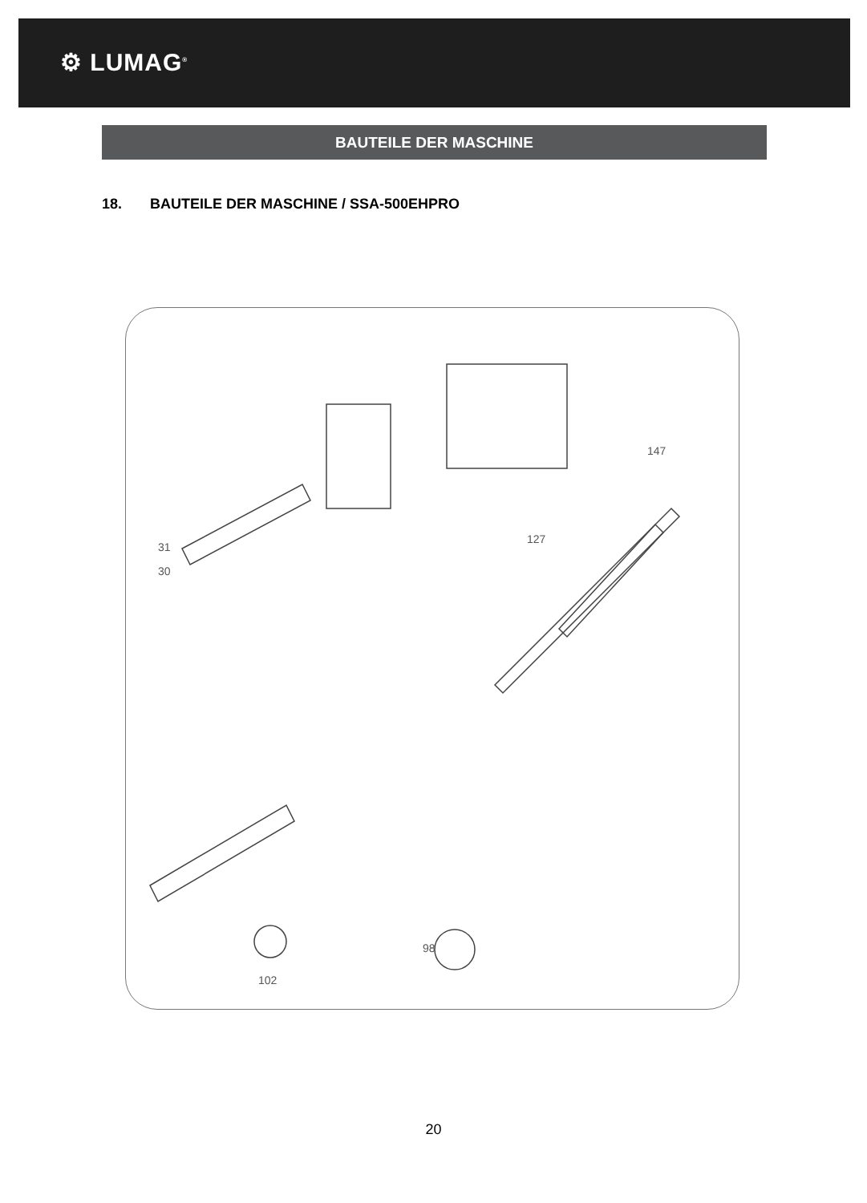⚙ LUMAG<sup>®</sup>
BAUTEILE DER MASCHINE
18. BAUTEILE DER MASCHINE / SSA-500EHPRO
31
30
127
147
98
102
20